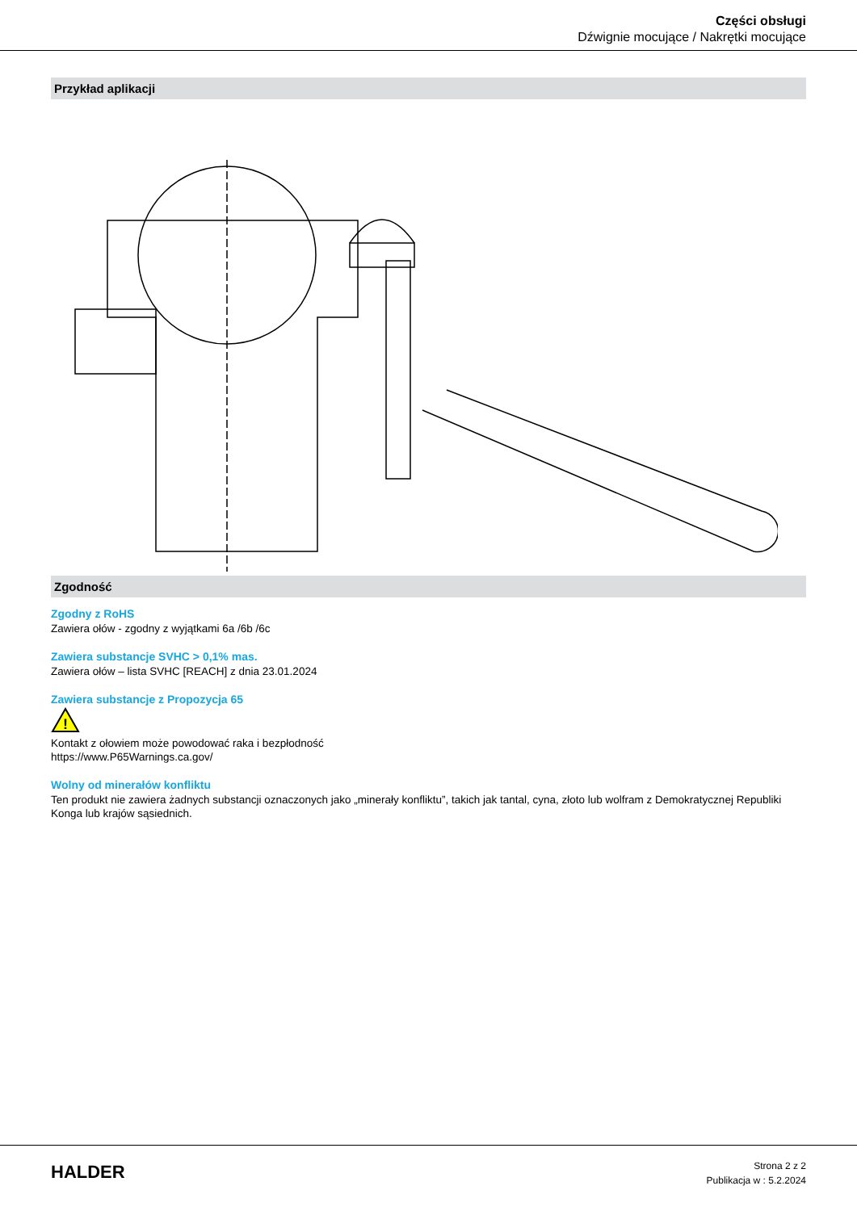Części obsługi
Dźwignie mocujące / Nakrętki mocujące
Przykład aplikacji
Zgodność
Zgodny z RoHS
Zawiera ołów - zgodny z wyjątkami 6a /6b /6c
Zawiera substancje SVHC > 0,1% mas.
Zawiera ołów – lista SVHC [REACH] z dnia 23.01.2024
Zawiera substancje z Propozycja 65
!
Kontakt z ołowiem może powodować raka i bezpłodność
https://www.P65Warnings.ca.gov/
Wolny od minerałów konfliktu
Ten produkt nie zawiera żadnych substancji oznaczonych jako „minerały konfliktu”, takich jak tantal, cyna, złoto lub wolfram z Demokratycznej Republiki Konga lub krajów sąsiednich.
HALDER
Strona 2 z 2
Publikacja w : 5.2.2024